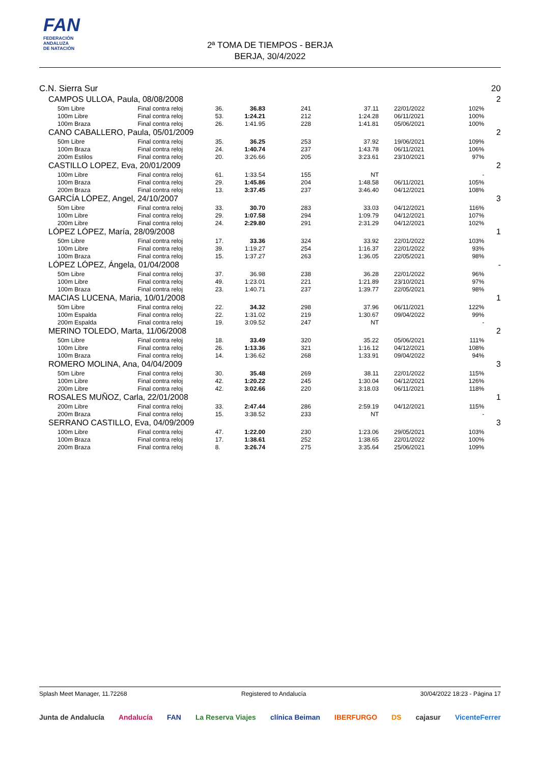FAN
FEDERACIÓN
ANDALUZA
DE NATACIÓN
2ª TOMA DE TIEMPOS - BERJA
BERJA, 30/4/2022
| C.N. Sierra Sur | | | | | | | | 20 |
| CAMPOS ULLOA, Paula, 08/08/2008 | | | | | | | | 2 |
| 50m Libre | Final contra reloj | 36. | 36.83 | 241 | 37.11 | 22/01/2022 | 102% | |
| 100m Libre | Final contra reloj | 53. | 1:24.21 | 212 | 1:24.28 | 06/11/2021 | 100% | |
| 100m Braza | Final contra reloj | 26. | 1:41.95 | 228 | 1:41.81 | 05/06/2021 | 100% | |
| CANO CABALLERO, Paula, 05/01/2009 | | | | | | | | 2 |
| 50m Libre | Final contra reloj | 35. | 36.25 | 253 | 37.92 | 19/06/2021 | 109% | |
| 100m Braza | Final contra reloj | 24. | 1:40.74 | 237 | 1:43.78 | 06/11/2021 | 106% | |
| 200m Estilos | Final contra reloj | 20. | 3:26.66 | 205 | 3:23.61 | 23/10/2021 | 97% | |
| CASTILLO LOPEZ, Eva, 20/01/2009 | | | | | | | | 2 |
| 100m Libre | Final contra reloj | 61. | 1:33.54 | 155 | NT | | - | |
| 100m Braza | Final contra reloj | 29. | 1:45.86 | 204 | 1:48.58 | 06/11/2021 | 105% | |
| 200m Braza | Final contra reloj | 13. | 3:37.45 | 237 | 3:46.40 | 04/12/2021 | 108% | |
| GARCÍA LÓPEZ, Angel, 24/10/2007 | | | | | | | | 3 |
| 50m Libre | Final contra reloj | 33. | 30.70 | 283 | 33.03 | 04/12/2021 | 116% | |
| 100m Libre | Final contra reloj | 29. | 1:07.58 | 294 | 1:09.79 | 04/12/2021 | 107% | |
| 200m Libre | Final contra reloj | 24. | 2:29.80 | 291 | 2:31.29 | 04/12/2021 | 102% | |
| LÓPEZ LÓPEZ, María, 28/09/2008 | | | | | | | | 1 |
| 50m Libre | Final contra reloj | 17. | 33.36 | 324 | 33.92 | 22/01/2022 | 103% | |
| 100m Libre | Final contra reloj | 39. | 1:19.27 | 254 | 1:16.37 | 22/01/2022 | 93% | |
| 100m Braza | Final contra reloj | 15. | 1:37.27 | 263 | 1:36.05 | 22/05/2021 | 98% | |
| LÓPEZ LÓPEZ, Ángela, 01/04/2008 | | | | | | | | - |
| 50m Libre | Final contra reloj | 37. | 36.98 | 238 | 36.28 | 22/01/2022 | 96% | |
| 100m Libre | Final contra reloj | 49. | 1:23.01 | 221 | 1:21.89 | 23/10/2021 | 97% | |
| 100m Braza | Final contra reloj | 23. | 1:40.71 | 237 | 1:39.77 | 22/05/2021 | 98% | |
| MACIAS LUCENA, Maria, 10/01/2008 | | | | | | | | 1 |
| 50m Libre | Final contra reloj | 22. | 34.32 | 298 | 37.96 | 06/11/2021 | 122% | |
| 100m Espalda | Final contra reloj | 22. | 1:31.02 | 219 | 1:30.67 | 09/04/2022 | 99% | |
| 200m Espalda | Final contra reloj | 19. | 3:09.52 | 247 | NT | | - | |
| MERINO TOLEDO, Marta, 11/06/2008 | | | | | | | | 2 |
| 50m Libre | Final contra reloj | 18. | 33.49 | 320 | 35.22 | 05/06/2021 | 111% | |
| 100m Libre | Final contra reloj | 26. | 1:13.36 | 321 | 1:16.12 | 04/12/2021 | 108% | |
| 100m Braza | Final contra reloj | 14. | 1:36.62 | 268 | 1:33.91 | 09/04/2022 | 94% | |
| ROMERO MOLINA, Ana, 04/04/2009 | | | | | | | | 3 |
| 50m Libre | Final contra reloj | 30. | 35.48 | 269 | 38.11 | 22/01/2022 | 115% | |
| 100m Libre | Final contra reloj | 42. | 1:20.22 | 245 | 1:30.04 | 04/12/2021 | 126% | |
| 200m Libre | Final contra reloj | 42. | 3:02.66 | 220 | 3:18.03 | 06/11/2021 | 118% | |
| ROSALES MUÑOZ, Carla, 22/01/2008 | | | | | | | | 1 |
| 200m Libre | Final contra reloj | 33. | 2:47.44 | 286 | 2:59.19 | 04/12/2021 | 115% | |
| 200m Braza | Final contra reloj | 15. | 3:38.52 | 233 | NT | | - | |
| SERRANO CASTILLO, Eva, 04/09/2009 | | | | | | | | 3 |
| 100m Libre | Final contra reloj | 47. | 1:22.00 | 230 | 1:23.06 | 29/05/2021 | 103% | |
| 100m Braza | Final contra reloj | 17. | 1:38.61 | 252 | 1:38.65 | 22/01/2022 | 100% | |
| 200m Braza | Final contra reloj | 8. | 3:26.74 | 275 | 3:35.64 | 25/06/2021 | 109% | |
Splash Meet Manager, 11.72268 Registered to Andalucía 30/04/2022 18:23 - Página 17
Junta de Andalucía Andalucía FAN La Reserva Viajes clínica Beiman IBERFURGO DS cajasur VicenteFerrer